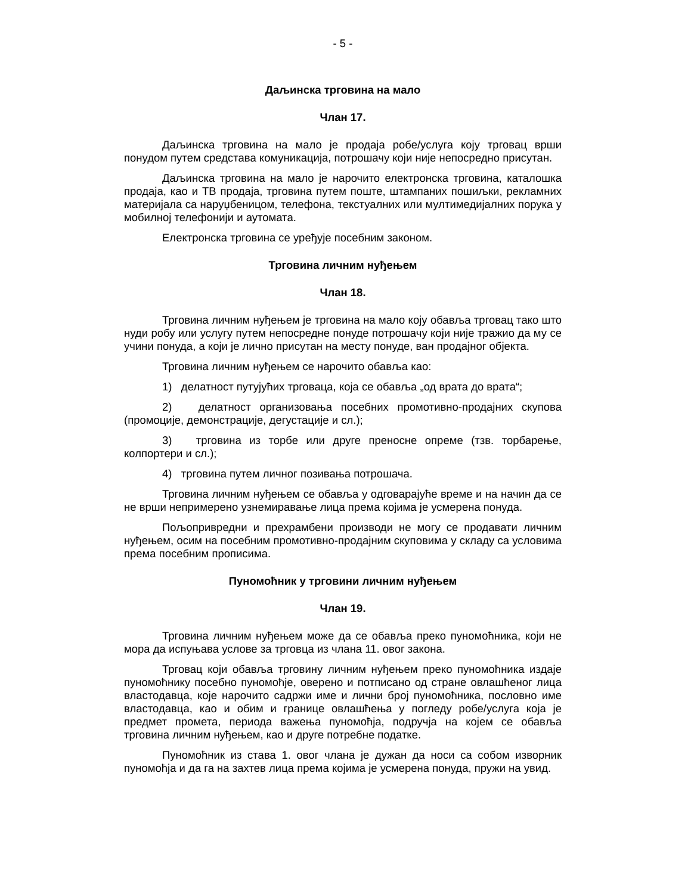- 5 -
Даљинска трговина на мало
Члан 17.
Даљинска трговина на мало је продаја робе/услуга коју трговац врши понудом путем средстава комуникација, потрошачу који није непосредно присутан.
Даљинска трговина на мало је нарочито електронска трговина, каталошка продаја, као и ТВ продаја, трговина путем поште, штампаних пошиљки, рекламних материјала са наруџбеницом, телефона, текстуалних или мултимедијалних порука у мобилној телефонији и аутомата.
Електронска трговина се уређује посебним законом.
Трговина личним нуђењем
Члан 18.
Трговина личним нуђењем је трговина на мало коју обавља трговац тако што нуди робу или услугу путем непосредне понуде потрошачу који није тражио да му се учини понуда, а који је лично присутан на месту понуде, ван продајног објекта.
Трговина личним нуђењем се нарочито обавља као:
1) делатност путујућих трговаца, која се обавља „од врата до врата“;
2) делатност организовања посебних промотивно-продајних скупова (промоције, демонстрације, дегустације и сл.);
3) трговина из торбе или друге преносне опреме (тзв. торбарење, колпортери и сл.);
4) трговина путем личног позивања потрошача.
Трговина личним нуђењем се обавља у одговарајуће време и на начин да се не врши непримерено узнемиравање лица према којима је усмерена понуда.
Пољопривредни и прехрамбени производи не могу се продавати личним нуђењем, осим на посебним промотивно-продајним скуповима у складу са условима према посебним прописима.
Пуномоћник у трговини личним нуђењем
Члан 19.
Трговина личним нуђењем може да се обавља преко пуномоћника, који не мора да испуњава услове за трговца из члана 11. овог закона.
Трговац који обавља трговину личним нуђењем преко пуномоћника издаје пуномоћнику посебно пуномоћје, оверено и потписано од стране овлашћеног лица властодавца, које нарочито садржи име и лични број пуномоћника, пословно име властодавца, као и обим и границе овлашћења у погледу робе/услуга која је предмет промета, периода важења пуномоћја, подручја на којем се обавља трговина личним нуђењем, као и друге потребне податке.
Пуномоћник из става 1. овог члана је дужан да носи са собом изворник пуномоћја и да га на захтев лица према којима је усмерена понуда, пружи на увид.